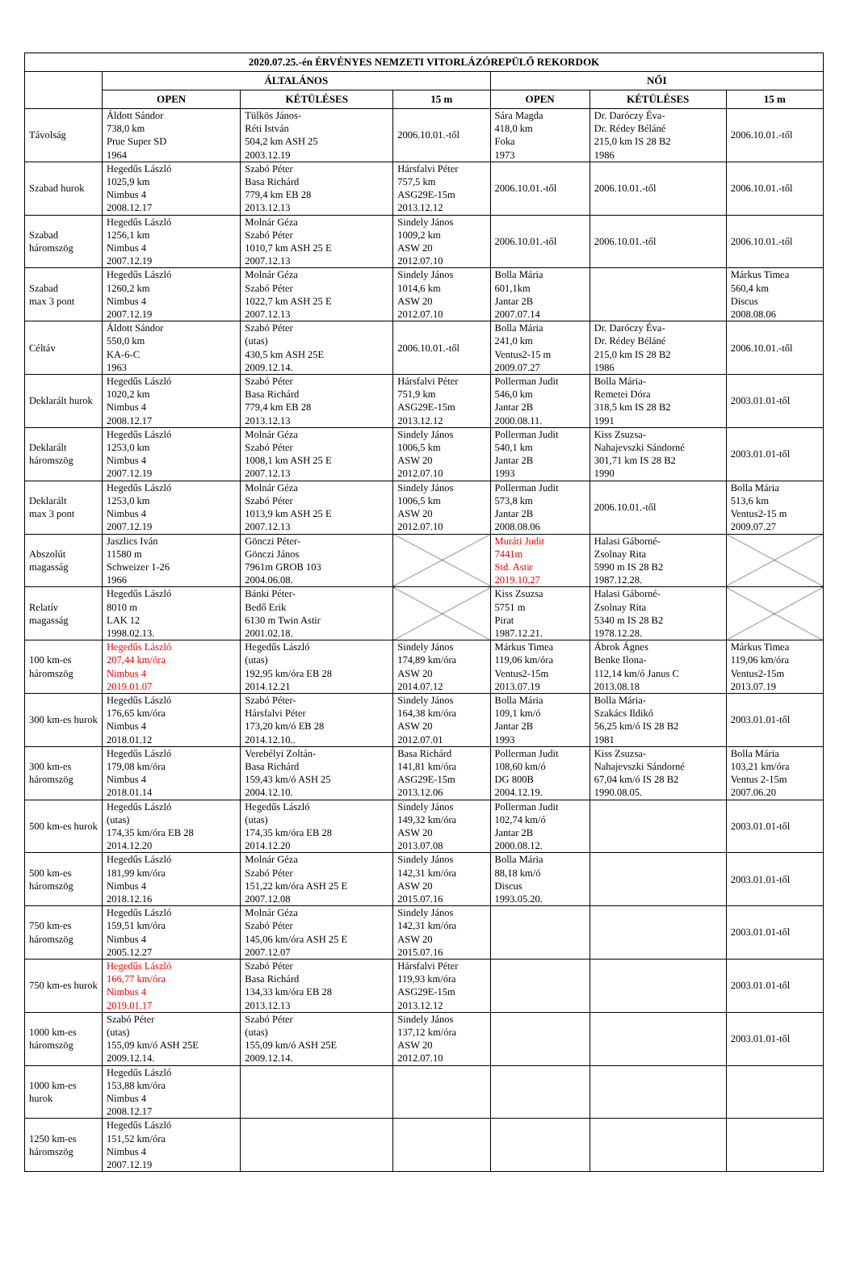| 2020.07.25.-én ÉRVÉNYES NEMZETI VITORLÁZÓREPÜLŐ REKORDOK | | | | | | |
| --- | --- | --- | --- | --- | --- | --- |
| | ÁLTALÁNOS | | | NŐI | | |
| | OPEN | KÉTÜLÉSES | 15 m | OPEN | KÉTÜLÉSES | 15 m |
| Távolság | Áldott Sándor 738,0 km Prue Super SD 1964 | Tülkös János- Réti István 504,2 km ASH 25 2003.12.19 | 2006.10.01.-től | Sára Magda 418,0 km Foka 1973 | Dr. Daróczy Éva- Dr. Rédey Béláné 215,0 km IS 28 B2 1986 | 2006.10.01.-től |
| Szabad hurok | Hegedűs László 1025,9 km Nimbus 4 2008.12.17 | Szabó Péter Basa Richárd 779,4 km EB 28 2013.12.13 | Hársfalvi Péter 757,5 km ASG29E-15m 2013.12.12 | 2006.10.01.-től | 2006.10.01.-től | 2006.10.01.-től |
| Szabad háromszög | Hegedűs László 1256,1 km Nimbus 4 2007.12.19 | Molnár Géza Szabó Péter 1010,7 km ASH 25 E 2007.12.13 | Sindely János 1009,2 km ASW 20 2012.07.10 | 2006.10.01.-től | 2006.10.01.-től | 2006.10.01.-től |
| Szabad max 3 pont | Hegedűs László 1260,2 km Nimbus 4 2007.12.19 | Molnár Géza Szabó Péter 1022,7 km ASH 25 E 2007.12.13 | Sindely János 1014,6 km ASW 20 2012.07.10 | Bolla Mária 601,1km Jantar 2B 2007.07.14 | | Márkus Timea 560,4 km Discus 2008.08.06 |
| Céltáv | Áldott Sándor 550,0 km KA-6-C 1963 | Szabó Péter (utas) 430,5 km ASH 25E 2009.12.14. | 2006.10.01.-től | Bolla Mária 241,0 km Ventus2-15 m 2009.07.27 | Dr. Daróczy Éva- Dr. Rédey Béláné 215,0 km IS 28 B2 1986 | 2006.10.01.-től |
| Deklarált hurok | Hegedűs László 1020,2 km Nimbus 4 2008.12.17 | Szabó Péter Basa Richárd 779,4 km EB 28 2013.12.13 | Hársfalvi Péter 751,9 km ASG29E-15m 2013.12.12 | Pollerman Judit 546,0 km Jantar 2B 2000.08.11. | Bolla Mária- Remetei Dóra 318,5 km IS 28 B2 1991 | 2003.01.01-től |
| Deklarált háromszög | Hegedűs László 1253,0 km Nimbus 4 2007.12.19 | Molnár Géza Szabó Péter 1008,1 km ASH 25 E 2007.12.13 | Sindely János 1006,5 km ASW 20 2012.07.10 | Pollerman Judit 540,1 km Jantar 2B 1993 | Kiss Zsuzsa- Nahajevszki Sándorné 301,71 km IS 28 B2 1990 | 2003.01.01-től |
| Deklarált max 3 pont | Hegedűs László 1253,0 km Nimbus 4 2007.12.19 | Molnár Géza Szabó Péter 1013,9 km ASH 25 E 2007.12.13 | Sindely János 1006,5 km ASW 20 2012.07.10 | Pollerman Judit 573,8 km Jantar 2B 2008.08.06 | 2006.10.01.-től | Bolla Mária 513,6 km Ventus2-15 m 2009.07.27 |
| Abszolút magasság | Jaszlics Iván 11580 m Schweizer 1-26 1966 | Gönczi Péter- Gönczi János 7961m GROB 103 2004.06.08. | | Muráti Judit 7441m Std. Astir 2019.10.27 | Halasi Gáborné- Zsolnay Rita 5990 m IS 28 B2 1987.12.28. | |
| Relatív magasság | Hegedűs László 8010 m LAK 12 1998.02.13. | Bánki Péter- Bedő Erik 6130 m Twin Astir 2001.02.18. | | Kiss Zsuzsa 5751 m Pirat 1987.12.21. | Halasi Gáborné- Zsolnay Rita 5340 m IS 28 B2 1978.12.28. | |
| 100 km-es háromszög | Hegedűs László 207,44 km/óra Nimbus 4 2019.01.07 | Hegedűs László (utas) 192,95 km/óra EB 28 2014.12.21 | Sindely János 174,89 km/óra ASW 20 2014.07.12 | Márkus Timea 119,06 km/óra Ventus2-15m 2013.07.19 | Ábrok Ágnes Benke Ilona- 112,14 km/ó Janus C 2013.08.18 | Márkus Timea 119,06 km/óra Ventus2-15m 2013.07.19 |
| 300 km-es hurok | Hegedűs László 176,65 km/óra Nimbus 4 2018.01.12 | Szabó Péter- Hársfalvi Péter 173,20 km/ó EB 28 2014.12.10.. | Sindely János 164,38 km/óra ASW 20 2012.07.01 | Bolla Mária 109,1 km/ó Jantar 2B 1993 | Bolla Mária- Szakács Ildikó 56,25 km/ó IS 28 B2 1981 | 2003.01.01-től |
| 300 km-es háromszög | Hegedűs László 179,08 km/óra Nimbus 4 2018.01.14 | Verebélyi Zoltán- Basa Richárd 159,43 km/ó ASH 25 2004.12.10. | Basa Richárd 141,81 km/óra ASG29E-15m 2013.12.06 | Pollerman Judit 108,60 km/ó DG 800B 2004.12.19. | Kiss Zsuzsa- Nahajevszki Sándorné 67,04 km/ó IS 28 B2 1990.08.05. | Bolla Mária 103,21 km/óra Ventus 2-15m 2007.06.20 |
| 500 km-es hurok | Hegedűs László (utas) 174,35 km/óra EB 28 2014.12.20 | Hegedűs László (utas) 174,35 km/óra EB 28 2014.12.20 | Sindely János 149,32 km/óra ASW 20 2013.07.08 | Pollerman Judit 102,74 km/ó Jantar 2B 2000.08.12. | | 2003.01.01-től |
| 500 km-es háromszög | Hegedűs László 181,99 km/óra Nimbus 4 2018.12.16 | Molnár Géza Szabó Péter 151,22 km/óra ASH 25 E 2007.12.08 | Sindely János 142,31 km/óra ASW 20 2015.07.16 | Bolla Mária 88,18 km/ó Discus 1993.05.20. | | 2003.01.01-től |
| 750 km-es háromszög | Hegedűs László 159,51 km/óra Nimbus 4 2005.12.27 | Molnár Géza Szabó Péter 145,06 km/óra ASH 25 E 2007.12.07 | Sindely János 142,31 km/óra ASW 20 2015.07.16 | | | 2003.01.01-től |
| 750 km-es hurok | Hegedűs László 166,77 km/óra Nimbus 4 2019.01.17 | Szabó Péter Basa Richárd 134,33 km/óra EB 28 2013.12.13 | Hársfalvi Péter 119,93 km/óra ASG29E-15m 2013.12.12 | | | 2003.01.01-től |
| 1000 km-es háromszög | Szabó Péter (utas) 155,09 km/ó ASH 25E 2009.12.14. | Szabó Péter (utas) 155,09 km/ó ASH 25E 2009.12.14. | Sindely János 137,12 km/óra ASW 20 2012.07.10 | | | 2003.01.01-től |
| 1000 km-es hurok | Hegedűs László 153,88 km/óra Nimbus 4 2008.12.17 | | | | | |
| 1250 km-es háromszög | Hegedűs László 151,52 km/óra Nimbus 4 2007.12.19 | | | | | |